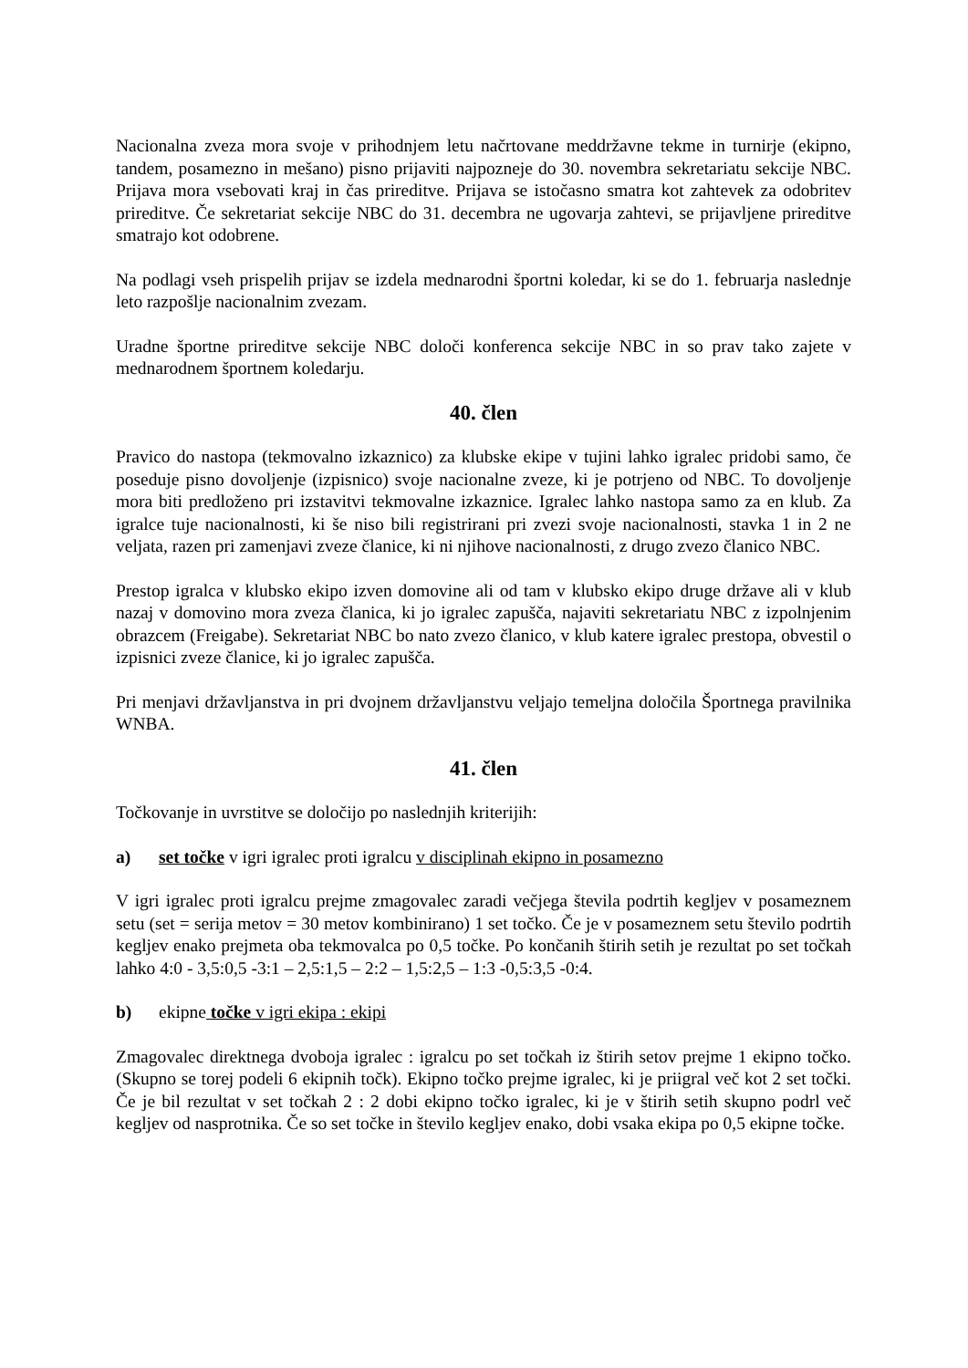Nacionalna zveza mora svoje v prihodnjem letu načrtovane meddržavne tekme in turnirje (ekipno, tandem, posamezno in mešano) pisno prijaviti najpozneje do 30. novembra sekretariatu sekcije NBC. Prijava mora vsebovati kraj in čas prireditve. Prijava se istočasno smatra kot zahtevek za odobritev prireditve. Če sekretariat sekcije NBC do 31. decembra ne ugovarja zahtevi, se prijavljene prireditve smatrajo kot odobrene.
Na podlagi vseh prispelih prijav se izdela mednarodni športni koledar, ki se do 1. februarja naslednje leto razpošlje nacionalnim zvezam.
Uradne športne prireditve sekcije NBC določi konferenca sekcije NBC in so prav tako zajete v mednarodnem športnem koledarju.
40. člen
Pravico do nastopa (tekmovalno izkaznico) za klubske ekipe v tujini lahko igralec pridobi samo, če poseduje pisno dovoljenje (izpisnico) svoje nacionalne zveze, ki je potrjeno od NBC. To dovoljenje mora biti predloženo pri izstavitvi tekmovalne izkaznice. Igralec lahko nastopa samo za en klub. Za igralce tuje nacionalnosti, ki še niso bili registrirani pri zvezi svoje nacionalnosti, stavka 1 in 2 ne veljata, razen pri zamenjavi zveze članice, ki ni njihove nacionalnosti, z drugo zvezo članico NBC.
Prestop igralca v klubsko ekipo izven domovine ali od tam v klubsko ekipo druge države ali v klub nazaj v domovino mora zveza članica, ki jo igralec zapušča, najaviti sekretariatu NBC z izpolnjenim obrazcem (Freigabe). Sekretariat NBC bo nato zvezo članico, v klub katere igralec prestopa, obvestil o izpisnici zveze članice, ki jo igralec zapušča.
Pri menjavi državljanstva in pri dvojnem državljanstvu veljajo temeljna določila Športnega pravilnika WNBA.
41. člen
Točkovanje in uvrstitve se določijo po naslednjih kriterijih:
a) set točke v igri igralec proti igralcu v disciplinah ekipno in posamezno
V igri igralec proti igralcu prejme zmagovalec zaradi večjega števila podrtih kegljev v posameznem setu (set = serija metov = 30 metov kombinirano) 1 set točko. Če je v posameznem setu število podrtih kegljev enako prejmeta oba tekmovalca po 0,5 točke. Po končanih štirih setih je rezultat po set točkah lahko 4:0 - 3,5:0,5 -3:1 – 2,5:1,5 – 2:2 – 1,5:2,5 – 1:3 -0,5:3,5 -0:4.
b) ekipne točke v igri ekipa : ekipi
Zmagovalec direktnega dvoboja igralec : igralcu po set točkah iz štirih setov prejme 1 ekipno točko. (Skupno se torej podeli 6 ekipnih točk). Ekipno točko prejme igralec, ki je priigral več kot 2 set točki. Če je bil rezultat v set točkah 2 : 2 dobi ekipno točko igralec, ki je v štirih setih skupno podrl več kegljev od nasprotnika. Če so set točke in število kegljev enako, dobi vsaka ekipa po 0,5 ekipne točke.